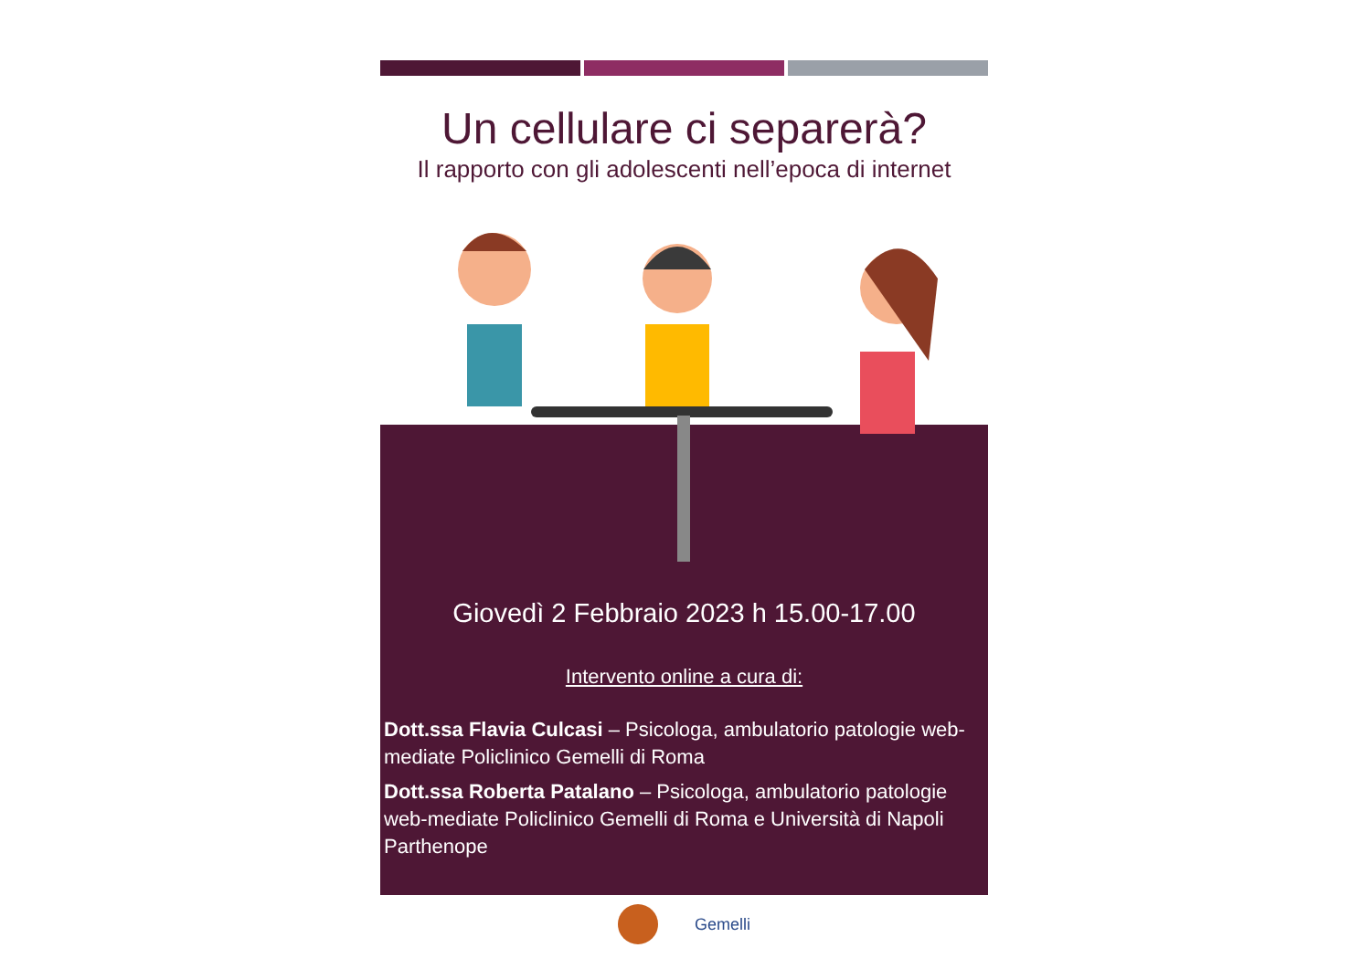Un cellulare ci separerà?
Il rapporto con gli adolescenti nell’epoca di internet
Giovedì 2 Febbraio 2023 h 15.00-17.00
Intervento online a cura di:
Dott.ssa Flavia Culcasi – Psicologa, ambulatorio patologie web-mediate Policlinico Gemelli di Roma
Dott.ssa Roberta Patalano – Psicologa, ambulatorio patologie web-mediate Policlinico Gemelli di Roma e Università di Napoli Parthenope
Gemelli